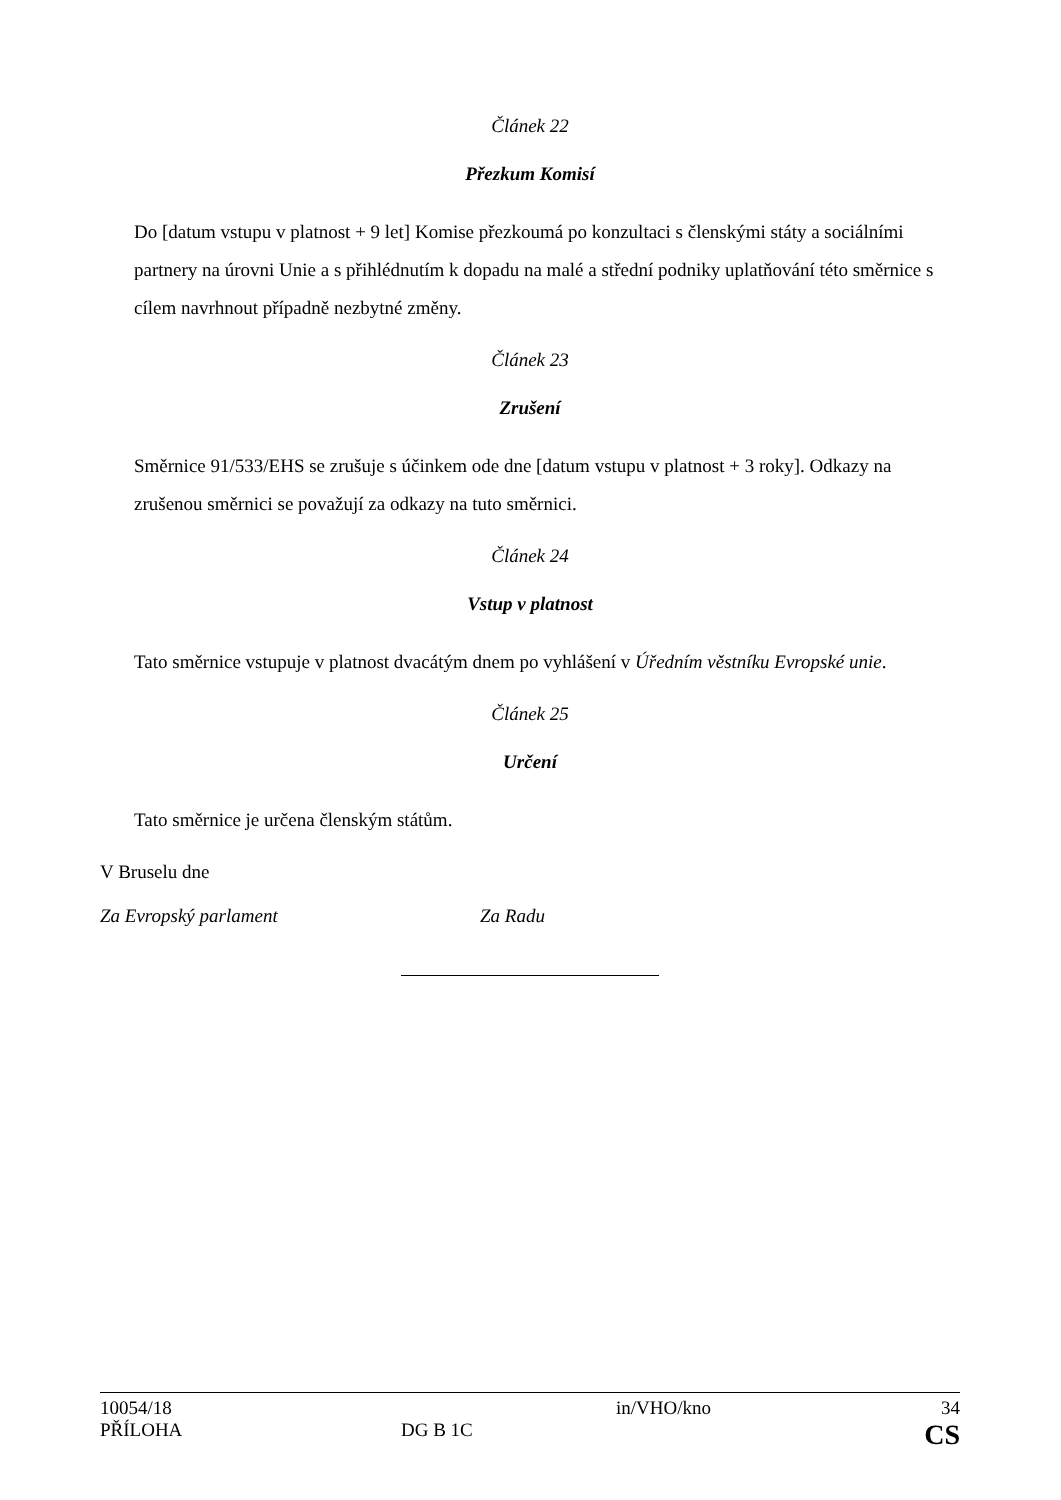Článek 22
Přezkum Komisí
Do [datum vstupu v platnost + 9 let] Komise přezkoumá po konzultaci s členskými státy a sociálními partnery na úrovni Unie a s přihlédnutím k dopadu na malé a střední podniky uplatňování této směrnice s cílem navrhnout případně nezbytné změny.
Článek 23
Zrušení
Směrnice 91/533/EHS se zrušuje s účinkem ode dne [datum vstupu v platnost + 3 roky]. Odkazy na zrušenou směrnici se považují za odkazy na tuto směrnici.
Článek 24
Vstup v platnost
Tato směrnice vstupuje v platnost dvacátým dnem po vyhlášení v Úředním věstníku Evropské unie.
Článek 25
Určení
Tato směrnice je určena členským státům.
V Bruselu dne
Za Evropský parlament Za Radu
| 10054/18 | | in/VHO/kno | 34 |
| PŘÍLOHA | DG B 1C | | CS |